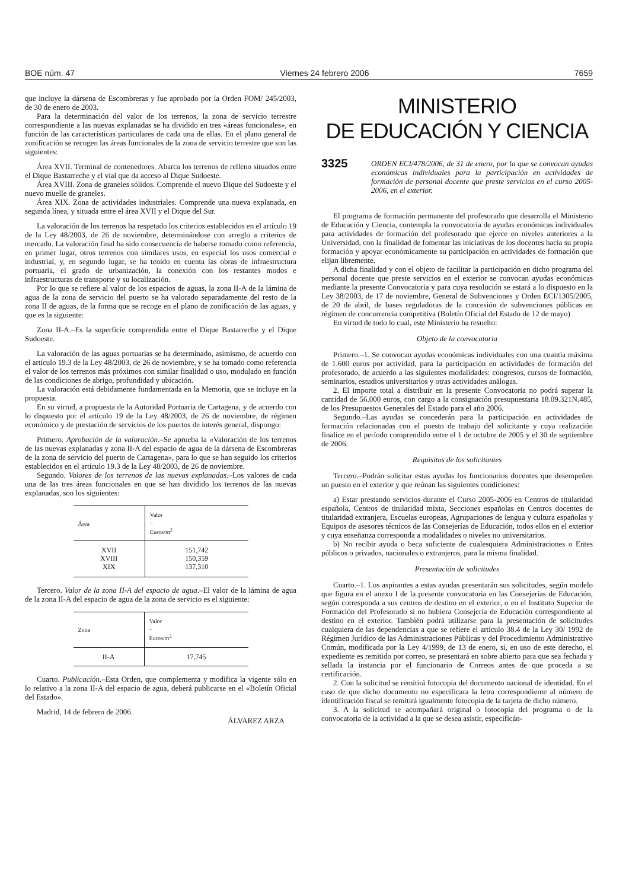BOE núm. 47 Viernes 24 febrero 2006 7659
que incluye la dársena de Escombreras y fue aprobado por la Orden FOM/ 245/2003, de 30 de enero de 2003.
Para la determinación del valor de los terrenos, la zona de servicio terrestre correspondiente a las nuevas explanadas se ha dividido en tres «áreas funcionales», en función de las características particulares de cada una de ellas. En el plano general de zonificación se recogen las áreas funcionales de la zona de servicio terrestre que son las siguientes:
Área XVII. Terminal de contenedores. Abarca los terrenos de relleno situados entre el Dique Bastarreche y el vial que da acceso al Dique Sudoeste.
Área XVIII. Zona de graneles sólidos. Comprende el nuevo Dique del Sudoeste y el nuevo muelle de graneles.
Área XIX. Zona de actividades industriales. Comprende una nueva explanada, en segunda línea, y situada entre el área XVII y el Dique del Sur.
La valoración de los terrenos ha respetado los criterios establecidos en el artículo 19 de la Ley 48/2003, de 26 de noviembre, determinándose con arreglo a criterios de mercado. La valoración final ha sido consecuencia de haberse tomado como referencia, en primer lugar, otros terrenos con similares usos, en especial los usos comercial e industrial, y, en segundo lugar, se ha tenido en cuenta las obras de infraestructura portuaria, el grado de urbanización, la conexión con los restantes modos e infraestructuras de transporte y su localización.
Por lo que se refiere al valor de los espacios de aguas, la zona II-A de la lámina de agua de la zona de servicio del puerto se ha valorado separadamente del resto de la zona II de aguas, de la forma que se recoge en el plano de zonificación de las aguas, y que es la siguiente:
Zona II-A.–Es la superficie comprendida entre el Dique Bastarreche y el Dique Sudoeste.
La valoración de las aguas portuarias se ha determinado, asimismo, de acuerdo con el artículo 19.3 de la Ley 48/2003, de 26 de noviembre, y se ha tomado como referencia el valor de los terrenos más próximos con similar finalidad o uso, modulado en función de las condiciones de abrigo, profundidad y ubicación.
La valoración está debidamente fundamentada en la Memoria, que se incluye en la propuesta.
En su virtud, a propuesta de la Autoridad Portuaria de Cartagena, y de acuerdo con lo dispuesto por el artículo 19 de la Ley 48/2003, de 26 de noviembre, de régimen económico y de prestación de servicios de los puertos de interés general, dispongo:
Primero. Aprobación de la valoración.–Se aprueba la «Valoración de los terrenos de las nuevas explanadas y zona II-A del espacio de agua de la dársena de Escombreras de la zona de servicio del puerto de Cartagena», para lo que se han seguido los criterios establecidos en el artículo 19.3 de la Ley 48/2003, de 26 de noviembre.
Segundo. Valores de los terrenos de las nuevas explanadas.–Los valores de cada una de las tres áreas funcionales en que se han dividido los terrenos de las nuevas explanadas, son los siguientes:
| Área | Valor – Euros/m<sup>2</sup> |
| --- | --- |
| XVII | 151,742 |
| XVIII | 150,359 |
| XIX | 137,310 |
Tercero. Valor de la zona II-A del espacio de agua.–El valor de la lámina de agua de la zona II-A del espacio de agua de la zona de servicio es el siguiente:
| Zona | Valor – Euros/m<sup>2</sup> |
| --- | --- |
| II-A | 17,745 |
Cuarto. Publicación.–Esta Orden, que complementa y modifica la vigente sólo en lo relativo a la zona II-A del espacio de agua, deberá publicarse en el «Boletín Oficial del Estado».
Madrid, 14 de febrero de 2006.
ÁLVAREZ ARZA
MINISTERIO
DE EDUCACIÓN Y CIENCIA
3325 ORDEN ECI/478/2006, de 31 de enero, por la que se convocan ayudas económicas individuales para la participación en actividades de formación de personal docente que preste servicios en el curso 2005-2006, en el exterior.
El programa de formación permanente del profesorado que desarrolla el Ministerio de Educación y Ciencia, contempla la convocatoria de ayudas económicas individuales para actividades de formación del profesorado que ejerce en niveles anteriores a la Universidad, con la finalidad de fomentar las iniciativas de los docentes hacia su propia formación y apoyar económicamente su participación en actividades de formación que elijan libremente.
A dicha finalidad y con el objeto de facilitar la participación en dicho programa del personal docente que preste servicios en el exterior se convocan ayudas económicas mediante la presente Convocatoria y para cuya resolución se estará a lo dispuesto en la Ley 38/2003, de 17 de noviembre, General de Subvenciones y Orden ECI/1305/2005, de 20 de abril, de bases reguladoras de la concesión de subvenciones públicas en régimen de concurrencia competitiva (Boletín Oficial del Estado de 12 de mayo)
En virtud de todo lo cual, este Ministerio ha resuelto:
Objeto de la convocatoria
Primero.–1. Se convocan ayudas económicas individuales con una cuantía máxima de 1.600 euros por actividad, para la participación en actividades de formación del profesorado, de acuerdo a las siguientes modalidades: congresos, cursos de formación, seminarios, estudios universitarios y otras actividades análogas.
2. El importe total a distribuir en la presente Convocatoria no podrá superar la cantidad de 56.000 euros, con cargo a la consignación presupuestaria 18.09.321N.485, de los Presupuestos Generales del Estado para el año 2006.
Segundo.–Las ayudas se concederán para la participación en actividades de formación relacionadas con el puesto de trabajo del solicitante y cuya realización finalice en el período comprendido entre el 1 de octubre de 2005 y el 30 de septiembre de 2006.
Requisitos de los solicitantes
Tercero.–Podrán solicitar estas ayudas los funcionarios docentes que desempeñen un puesto en el exterior y que reúnan las siguientes condiciones:
a) Estar prestando servicios durante el Curso 2005-2006 en Centros de titularidad española, Centros de titularidad mixta, Secciones españolas en Centros docentes de titularidad extranjera, Escuelas europeas, Agrupaciones de lengua y cultura españolas y Equipos de asesores técnicos de las Consejerías de Educación, todos ellos en el exterior y cuya enseñanza corresponda a modalidades o niveles no universitarios.
b) No recibir ayuda o beca suficiente de cualesquiera Administraciones o Entes públicos o privados, nacionales o extranjeros, para la misma finalidad.
Presentación de solicitudes
Cuarto.–1. Los aspirantes a estas ayudas presentarán sus solicitudes, según modelo que figura en el anexo I de la presente convocatoria en las Consejerías de Educación, según corresponda a sus centros de destino en el exterior, o en el Instituto Superior de Formación del Profesorado si no hubiera Consejería de Educación correspondiente al destino en el exterior. También podrá utilizarse para la presentación de solicitudes cualquiera de las dependencias a que se refiere el artículo 38.4 de la Ley 30/ 1992 de Régimen Jurídico de las Administraciones Públicas y del Procedimiento Administrativo Común, modificada por la Ley 4/1999, de 13 de enero, si, en uso de este derecho, el expediente es remitido por correo, se presentará en sobre abierto para que sea fechada y sellada la instancia por el funcionario de Correos antes de que proceda a su certificación.
2. Con la solicitud se remitirá fotocopia del documento nacional de identidad. En el caso de que dicho documento no especificara la letra correspondiente al número de identificación fiscal se remitirá igualmente fotocopia de la tarjeta de dicho número.
3. A la solicitud se acompañará original o fotocopia del programa o de la convocatoria de la actividad a la que se desea asistir, especificán-